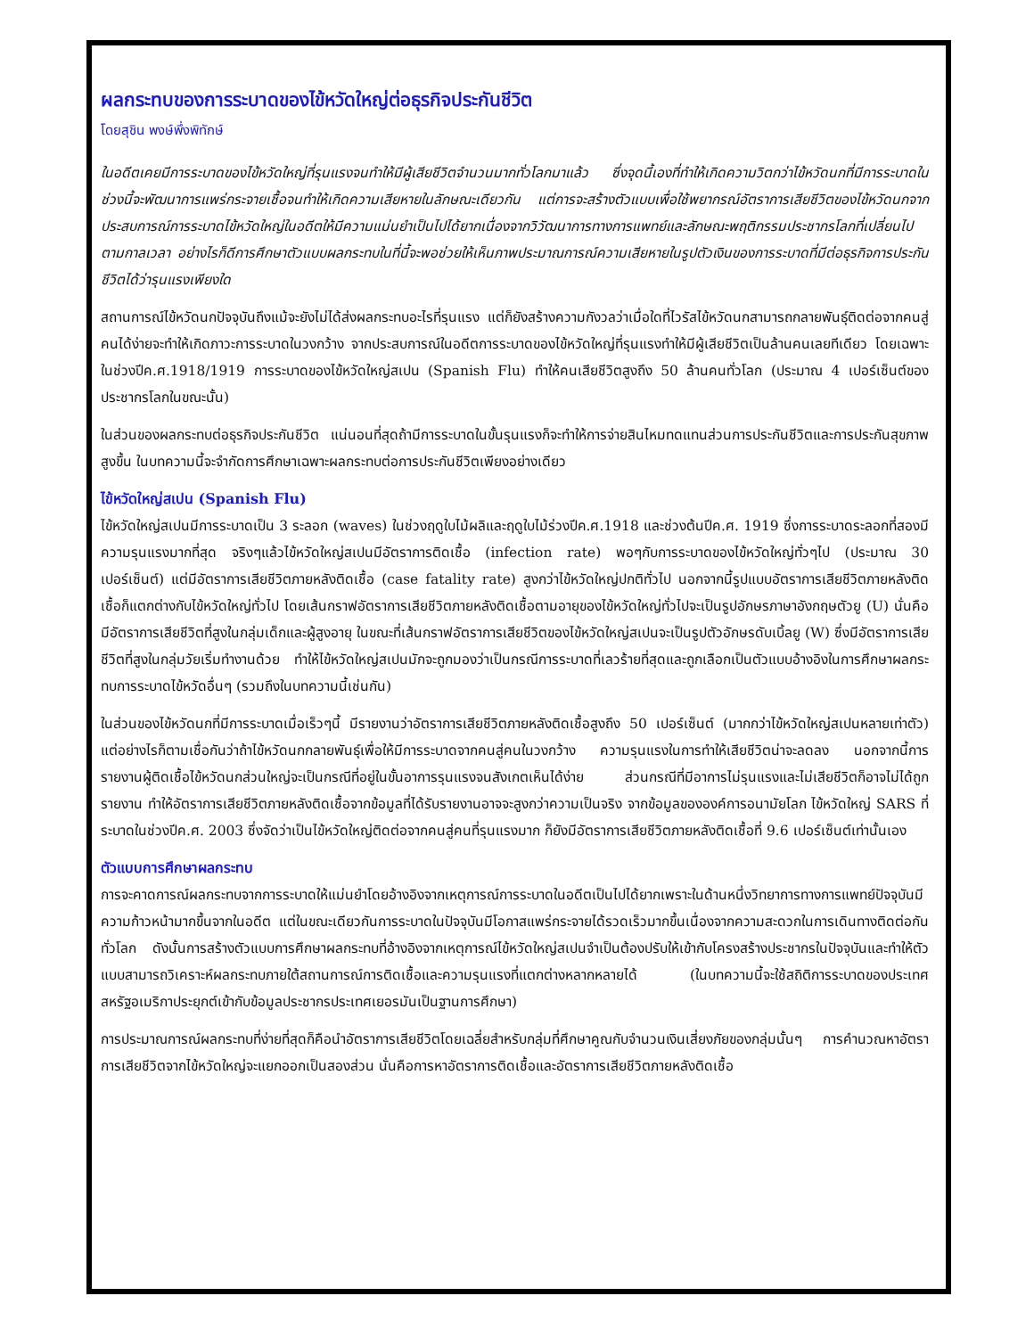ผลกระทบของการระบาดของไข้หวัดใหญ่ต่อธุรกิจประกันชีวิต
โดยสุชิน พงษ์พึ่งพิทักษ์
ในอดีตเคยมีการระบาดของไข้หวัดใหญ่ที่รุนแรงจนทำให้มีผู้เสียชีวิตจำนวนมากทั่วโลกมาแล้ว ซึ่งจุดนี้เองที่ทำให้เกิดความวิตกว่าไข้หวัดนกที่มีการระบาดในช่วงนี้จะพัฒนาการแพร่กระจายเชื้อจนทำให้เกิดความเสียหายในลักษณะเดียวกัน แต่การจะสร้างตัวแบบเพื่อใช้พยากรณ์อัตราการเสียชีวิตของไข้หวัดนกจากประสบการณ์การระบาดไข้หวัดใหญ่ในอดีตให้มีความแม่นยำเป็นไปได้ยากเนื่องจากวิวัฒนาการทางการแพทย์และลักษณะพฤติกรรมประชากรโลกที่เปลี่ยนไปตามกาลเวลา อย่างไรก็ดีการศึกษาตัวแบบผลกระทบในที่นี้จะพอช่วยให้เห็นภาพประมาณการณ์ความเสียหายในรูปตัวเงินของการระบาดที่มีต่อธุรกิจการประกันชีวิตได้ว่ารุนแรงเพียงใด
สถานการณ์ไข้หวัดนกปัจจุบันถึงแม้จะยังไม่ได้ส่งผลกระทบอะไรที่รุนแรง แต่ก็ยังสร้างความกังวลว่าเมื่อใดที่ไวรัสไข้หวัดนกสามารถกลายพันธุ์ติดต่อจากคนสู่คนได้ง่ายจะทำให้เกิดภาวะการระบาดในวงกว้าง จากประสบการณ์ในอดีตการระบาดของไข้หวัดใหญ่ที่รุนแรงทำให้มีผู้เสียชีวิตเป็นล้านคนเลยทีเดียว โดยเฉพาะในช่วงปีค.ศ.1918/1919 การระบาดของไข้หวัดใหญ่สเปน (Spanish Flu) ทำให้คนเสียชีวิตสูงถึง 50 ล้านคนทั่วโลก (ประมาณ 4 เปอร์เซ็นต์ของประชากรโลกในขณะนั้น)
ในส่วนของผลกระทบต่อธุรกิจประกันชีวิต แน่นอนที่สุดถ้ามีการระบาดในขั้นรุนแรงก็จะทำให้การจ่ายสินไหมทดแทนส่วนการประกันชีวิตและการประกันสุขภาพสูงขึ้น ในบทความนี้จะจำกัดการศึกษาเฉพาะผลกระทบต่อการประกันชีวิตเพียงอย่างเดียว
ไข้หวัดใหญ่สเปน (Spanish Flu)
ไข้หวัดใหญ่สเปนมีการระบาดเป็น 3 ระลอก (waves) ในช่วงฤดูใบไม้ผลิและฤดูใบไม้ร่วงปีค.ศ.1918 และช่วงต้นปีค.ศ. 1919 ซึ่งการระบาดระลอกที่สองมีความรุนแรงมากที่สุด จริงๆแล้วไข้หวัดใหญ่สเปนมีอัตราการติดเชื้อ (infection rate) พอๆกับการระบาดของไข้หวัดใหญ่ทั่วๆไป (ประมาณ 30 เปอร์เซ็นต์) แต่มีอัตราการเสียชีวิตภายหลังติดเชื้อ (case fatality rate) สูงกว่าไข้หวัดใหญ่ปกติทั่วไป นอกจากนี้รูปแบบอัตราการเสียชีวิตภายหลังติดเชื้อก็แตกต่างกับไข้หวัดใหญ่ทั่วไป โดยเส้นกราฟอัตราการเสียชีวิตภายหลังติดเชื้อตามอายุของไข้หวัดใหญ่ทั่วไปจะเป็นรูปอักษรภาษาอังกฤษตัวยู (U) นั่นคือมีอัตราการเสียชีวิตที่สูงในกลุ่มเด็กและผู้สูงอายุ ในขณะที่เส้นกราฟอัตราการเสียชีวิตของไข้หวัดใหญ่สเปนจะเป็นรูปตัวอักษรดับเบิ้ลยู (W) ซึ่งมีอัตราการเสียชีวิตที่สูงในกลุ่มวัยเริ่มทำงานด้วย ทำให้ไข้หวัดใหญ่สเปนมักจะถูกมองว่าเป็นกรณีการระบาดที่เลวร้ายที่สุดและถูกเลือกเป็นตัวแบบอ้างอิงในการศึกษาผลกระทบการระบาดไข้หวัดอื่นๆ (รวมถึงในบทความนี้เช่นกัน)
ในส่วนของไข้หวัดนกที่มีการระบาดเมื่อเร็วๆนี้ มีรายงานว่าอัตราการเสียชีวิตภายหลังติดเชื้อสูงถึง 50 เปอร์เซ็นต์ (มากกว่าไข้หวัดใหญ่สเปนหลายเท่าตัว) แต่อย่างไรก็ตามเชื่อกันว่าถ้าไข้หวัดนกกลายพันธุ์เพื่อให้มีการระบาดจากคนสู่คนในวงกว้าง ความรุนแรงในการทำให้เสียชีวิตน่าจะลดลง นอกจากนี้การรายงานผู้ติดเชื้อไข้หวัดนกส่วนใหญ่จะเป็นกรณีที่อยู่ในขั้นอาการรุนแรงจนสังเกตเห็นได้ง่าย ส่วนกรณีที่มีอาการไม่รุนแรงและไม่เสียชีวิตก็อาจไม่ได้ถูกรายงาน ทำให้อัตราการเสียชีวิตภายหลังติดเชื้อจากข้อมูลที่ได้รับรายงานอาจจะสูงกว่าความเป็นจริง จากข้อมูลขององค์การอนามัยโลก ไข้หวัดใหญ่ SARS ที่ระบาดในช่วงปีค.ศ. 2003 ซึ่งจัดว่าเป็นไข้หวัดใหญ่ติดต่อจากคนสู่คนที่รุนแรงมาก ก็ยังมีอัตราการเสียชีวิตภายหลังติดเชื้อที่ 9.6 เปอร์เซ็นต์เท่านั้นเอง
ตัวแบบการศึกษาผลกระทบ
การจะคาดการณ์ผลกระทบจากการระบาดให้แม่นยำโดยอ้างอิงจากเหตุการณ์การระบาดในอดีตเป็นไปได้ยากเพราะในด้านหนึ่งวิทยาการทางการแพทย์ปัจจุบันมีความก้าวหน้ามากขึ้นจากในอดีต แต่ในขณะเดียวกันการระบาดในปัจจุบันมีโอกาสแพร่กระจายได้รวดเร็วมากขึ้นเนื่องจากความสะดวกในการเดินทางติดต่อกันทั่วโลก ดังนั้นการสร้างตัวแบบการศึกษาผลกระทบที่อ้างอิงจากเหตุการณ์ไข้หวัดใหญ่สเปนจำเป็นต้องปรับให้เข้ากับโครงสร้างประชากรในปัจจุบันและทำให้ตัวแบบสามารถวิเคราะห์ผลกระทบภายใต้สถานการณ์การติดเชื้อและความรุนแรงที่แตกต่างหลากหลายได้ (ในบทความนี้จะใช้สถิติการระบาดของประเทศสหรัฐอเมริกาประยุกต์เข้ากับข้อมูลประชากรประเทศเยอรมันเป็นฐานการศึกษา)
การประมาณการณ์ผลกระทบที่ง่ายที่สุดก็คือนำอัตราการเสียชีวิตโดยเฉลี่ยสำหรับกลุ่มที่ศึกษาคูณกับจำนวนเงินเสี่ยงภัยของกลุ่มนั้นๆ การคำนวณหาอัตราการเสียชีวิตจากไข้หวัดใหญ่จะแยกออกเป็นสองส่วน นั่นคือการหาอัตราการติดเชื้อและอัตราการเสียชีวิตภายหลังติดเชื้อ